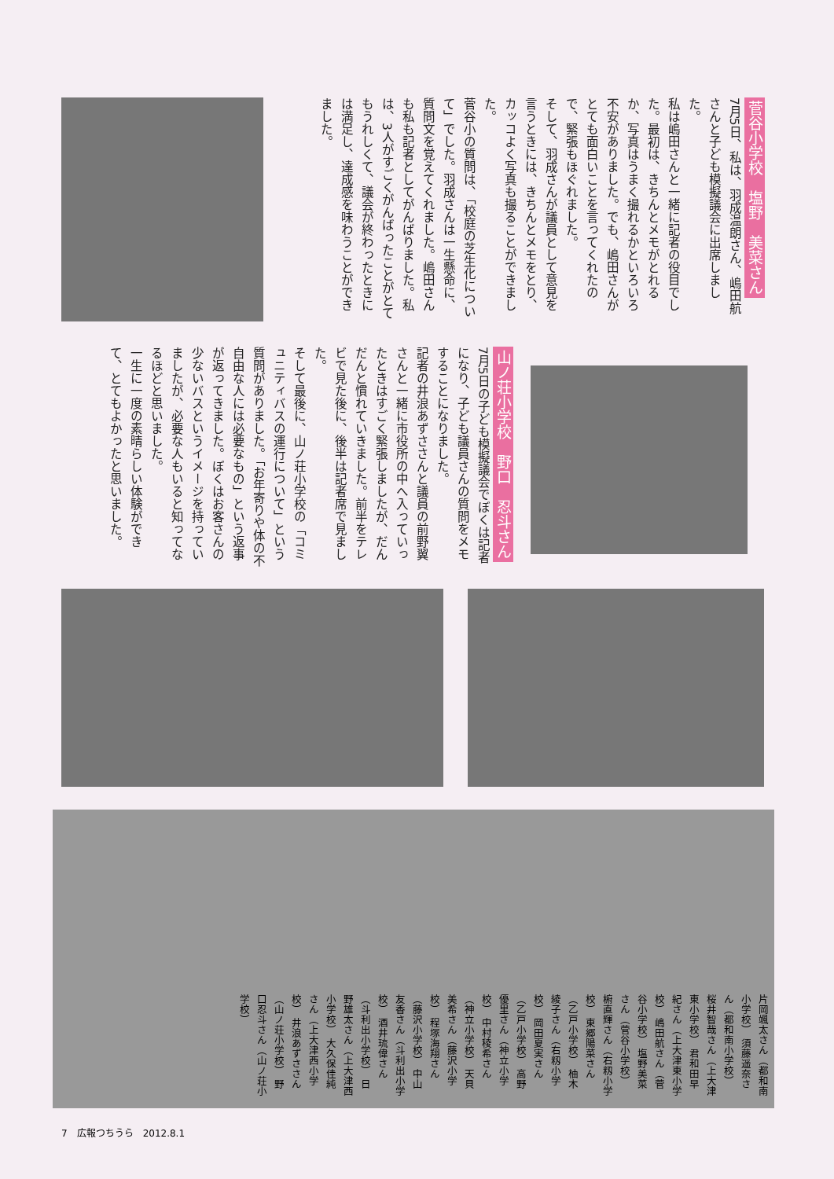菅谷小学校　塩野　美菜さん
7月5日、私は、羽成温朗さん、嶋田航さんと子ども模擬議会に出席しました。
私は嶋田さんと一緒に記者の役目でした。最初は、きちんとメモがとれるか、写真はうまく撮れるかといろいろ不安がありました。でも、嶋田さんがとても面白いことを言ってくれたので、緊張もほぐれました。
そして、羽成さんが議員として意見を言うときには、きちんとメモをとり、カッコよく写真も撮ることができました。
菅谷小の質問は、「校庭の芝生化について」でした。羽成さんは一生懸命に、質問文を覚えてくれました。嶋田さんも私も記者としてがんばりました。私は、3人がすごくがんばったことがとてもうれしくて、議会が終わったときには満足し、達成感を味わうことができました。
山ノ荘小学校　野口　忍斗さん
7月5日の子ども模擬議会でぼくは記者になり、子ども議員さんの質問をメモすることになりました。
記者の井浪あずささんと議員の前野翼さんと一緒に市役所の中へ入っていったときはすごく緊張しましたが、だんだんと慣れていきました。前半をテレビで見た後に、後半は記者席で見ました。
そして最後に、山ノ荘小学校の「コミュニティバスの運行について」という質問がありました。「お年寄りや体の不自由な人には必要なもの」という返事が返ってきました。ぼくはお客さんの少ないバスというイメージを持っていましたが、必要な人もいると知ってなるほどと思いました。
一生に一度の素晴らしい体験ができて、とてもよかったと思いました。
片岡颯太さん（都和南小学校） 須藤遥奈さん（都和南小学校） 桜井智哉さん（上大津東小学校） 君和田早紀さん（上大津東小学校） 嶋田航さん（菅谷小学校） 塩野美菜さん（菅谷小学校） 椨直輝さん（右籾小学校） 東郷陽菜さん（乙戸小学校） 柚木綾子さん（右籾小学校） 岡田夏実さん（乙戸小学校） 高野優里さん（神立小学校） 中村稜希さん（神立小学校） 天貝美希さん（藤沢小学校） 程塚海翔さん（藤沢小学校） 中山友香さん（斗利出小学校） 酒井琉偉さん（斗利出小学校） 日野雄太さん（上大津西小学校） 大久保佳純さん（上大津西小学校） 井浪あずささん（山ノ荘小学校） 野口忍斗さん（山ノ荘小学校）
7　広報つちうら　2012.8.1